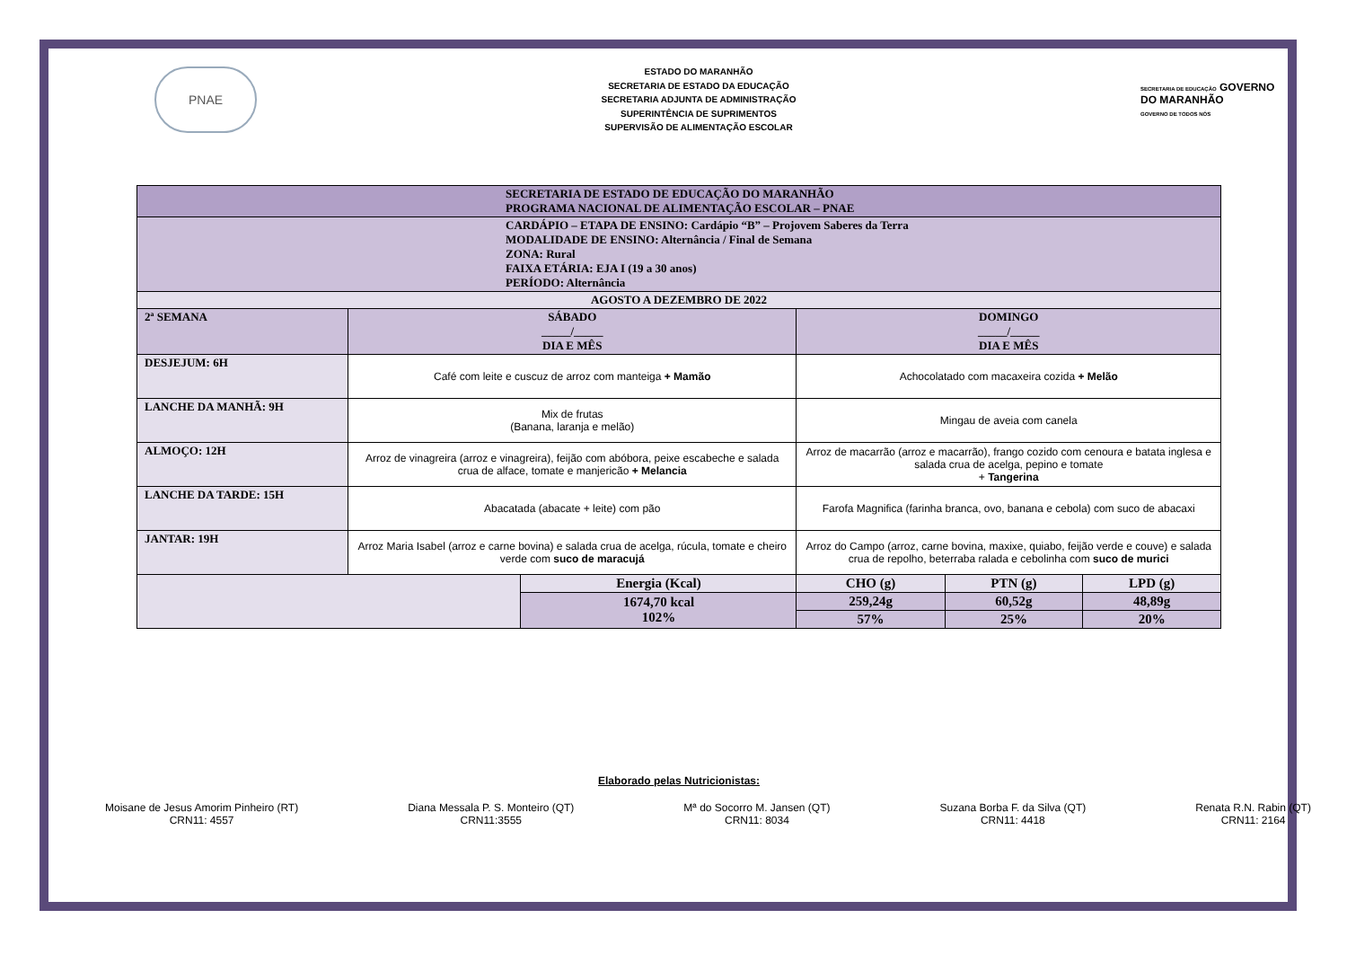PNAE
ESTADO DO MARANHÃO
SECRETARIA DE ESTADO DA EDUCAÇÃO
SECRETARIA ADJUNTA DE ADMINISTRAÇÃO
SUPERINTÊNCIA DE SUPRIMENTOS
SUPERVISÃO DE ALIMENTAÇÃO ESCOLAR
SECRETARIA DE EDUCAÇÃO GOVERNO DO MARANHÃO
GOVERNO DE TODOS NÓS
| SECRETARIA DE ESTADO DE EDUCAÇÃO DO MARANHÃO PROGRAMA NACIONAL DE ALIMENTAÇÃO ESCOLAR – PNAE | | | | | |
| CARDÁPIO – ETAPA DE ENSINO: Cardápio “B” – Projovem Saberes da Terra MODALIDADE DE ENSINO: Alternância / Final de Semana ZONA: Rural FAIXA ETÁRIA: EJA I (19 a 30 anos) PERÍODO: Alternância | | | | | |
| AGOSTO A DEZEMBRO DE 2022 | | | | | |
| 2ª SEMANA | SÁBADO _____/_____ DIA E MÊS | | DOMINGO _____/_____ DIA E MÊS | | |
| DESJEJUM: 6H | Café com leite e cuscuz de arroz com manteiga + Mamão | | Achocolatado com macaxeira cozida + Melão | | |
| LANCHE DA MANHÃ: 9H | Mix de frutas (Banana, laranja e melão) | | Mingau de aveia com canela | | |
| ALMOÇO: 12H | Arroz de vinagreira (arroz e vinagreira), feijão com abóbora, peixe escabeche e salada crua de alface, tomate e manjericão + Melancia | | Arroz de macarrão (arroz e macarrão), frango cozido com cenoura e batata inglesa e salada crua de acelga, pepino e tomate + Tangerina | | |
| LANCHE DA TARDE: 15H | Abacatada (abacate + leite) com pão | | Farofa Magnifica (farinha branca, ovo, banana e cebola) com suco de abacaxi | | |
| JANTAR: 19H | Arroz Maria Isabel (arroz e carne bovina) e salada crua de acelga, rúcula, tomate e cheiro verde com suco de maracujá | | Arroz do Campo (arroz, carne bovina, maxixe, quiabo, feijão verde e couve) e salada crua de repolho, beterraba ralada e cebolinha com suco de murici | | |
| | | Energia (Kcal) | CHO (g) | PTN (g) | LPD (g) |
| | | 1674,70 kcal 102% | 259,24g | 60,52g | 48,89g |
| | | | 57% | 25% | 20% |
Elaborado pelas Nutricionistas:
Moisane de Jesus Amorim Pinheiro (RT)
CRN11: 4557
Diana Messala P. S. Monteiro (QT)
CRN11:3555
Mª do Socorro M. Jansen (QT)
CRN11: 8034
Suzana Borba F. da Silva (QT)
CRN11: 4418
Renata R.N. Rabin (QT)
CRN11: 2164